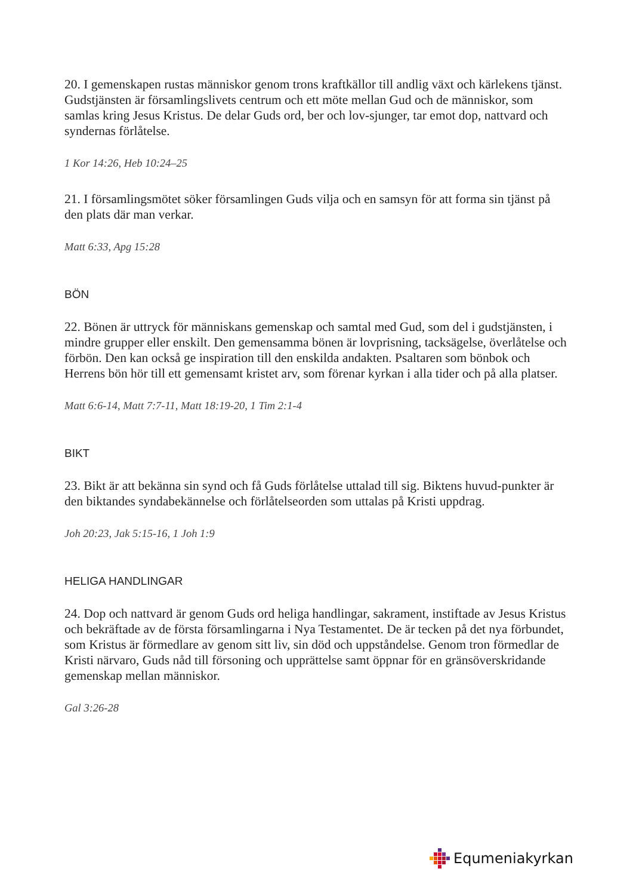20. I gemenskapen rustas människor genom trons kraftkällor till andlig växt och kärlekens tjänst. Gudstjänsten är församlingslivets centrum och ett möte mellan Gud och de människor, som samlas kring Jesus Kristus. De delar Guds ord, ber och lov-sjunger, tar emot dop, nattvard och syndernas förlåtelse.
1 Kor 14:26, Heb 10:24–25
21. I församlingsmötet söker församlingen Guds vilja och en samsyn för att forma sin tjänst på den plats där man verkar.
Matt 6:33, Apg 15:28
BÖN
22. Bönen är uttryck för människans gemenskap och samtal med Gud, som del i gudstjänsten, i mindre grupper eller enskilt. Den gemensamma bönen är lovprisning, tacksägelse, överlåtelse och förbön. Den kan också ge inspiration till den enskilda andakten. Psaltaren som bönbok och Herrens bön hör till ett gemensamt kristet arv, som förenar kyrkan i alla tider och på alla platser.
Matt 6:6-14, Matt 7:7-11, Matt 18:19-20, 1 Tim 2:1-4
BIKT
23. Bikt är att bekänna sin synd och få Guds förlåtelse uttalad till sig. Biktens huvud-punkter är den biktandes syndabekännelse och förlåtelseorden som uttalas på Kristi uppdrag.
Joh 20:23, Jak 5:15-16, 1 Joh 1:9
HELIGA HANDLINGAR
24. Dop och nattvard är genom Guds ord heliga handlingar, sakrament, instiftade av Jesus Kristus och bekräftade av de första församlingarna i Nya Testamentet. De är tecken på det nya förbundet, som Kristus är förmedlare av genom sitt liv, sin död och uppståndelse. Genom tron förmedlar de Kristi närvaro, Guds nåd till försoning och upprättelse samt öppnar för en gränsöverskridande gemenskap mellan människor.
Gal 3:26-28
Equmeniakyrkan